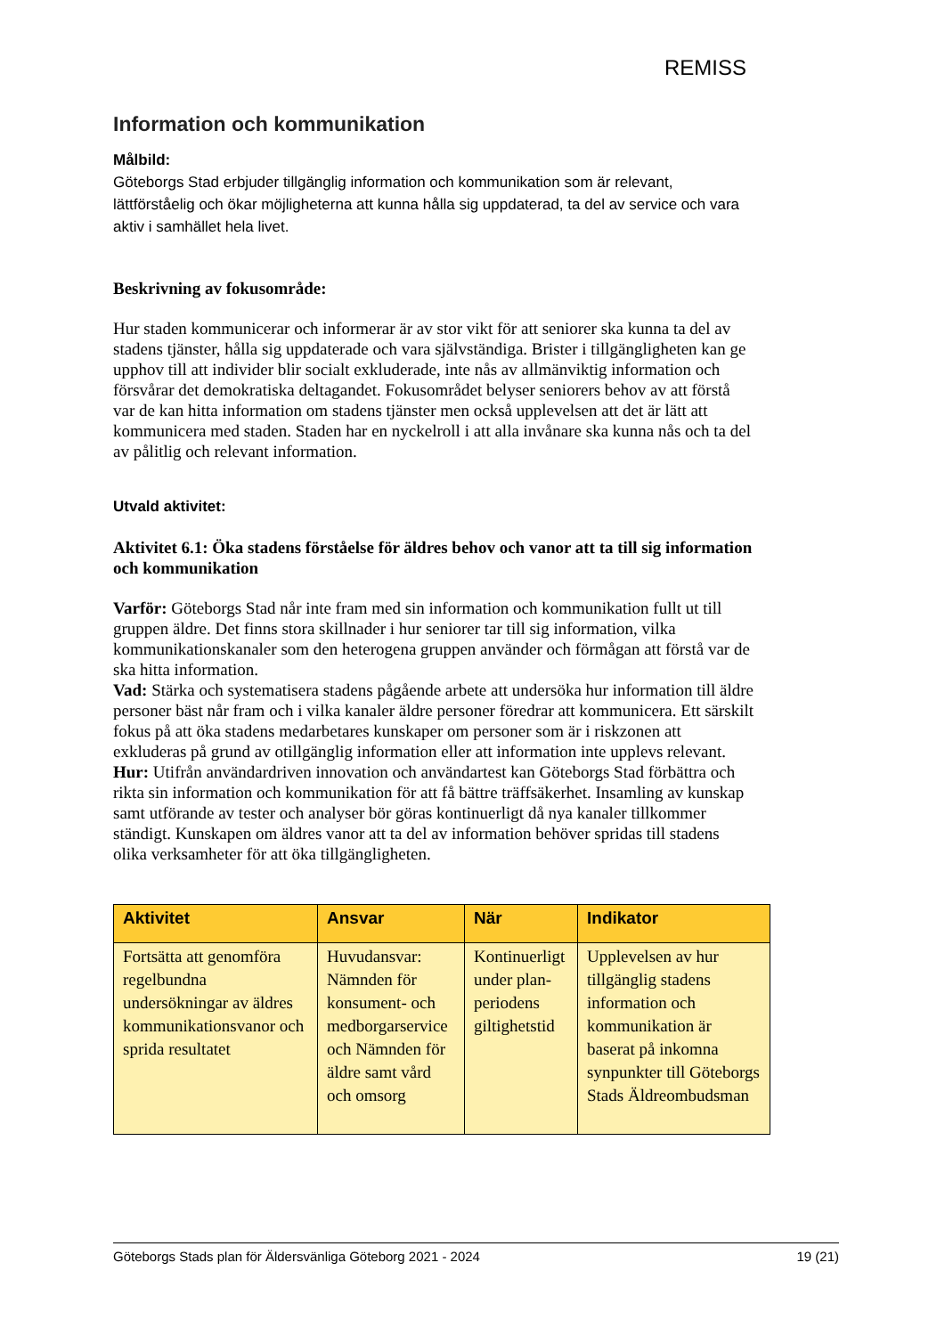REMISS
Information och kommunikation
Målbild:
Göteborgs Stad erbjuder tillgänglig information och kommunikation som är relevant, lättförståelig och ökar möjligheterna att kunna hålla sig uppdaterad, ta del av service och vara aktiv i samhället hela livet.
Beskrivning av fokusområde:
Hur staden kommunicerar och informerar är av stor vikt för att seniorer ska kunna ta del av stadens tjänster, hålla sig uppdaterade och vara självständiga. Brister i tillgängligheten kan ge upphov till att individer blir socialt exkluderade, inte nås av allmänviktig information och försvårar det demokratiska deltagandet. Fokusområdet belyser seniorers behov av att förstå var de kan hitta information om stadens tjänster men också upplevelsen att det är lätt att kommunicera med staden. Staden har en nyckelroll i att alla invånare ska kunna nås och ta del av pålitlig och relevant information.
Utvald aktivitet:
Aktivitet 6.1: Öka stadens förståelse för äldres behov och vanor att ta till sig information och kommunikation
Varför: Göteborgs Stad når inte fram med sin information och kommunikation fullt ut till gruppen äldre. Det finns stora skillnader i hur seniorer tar till sig information, vilka kommunikationskanaler som den heterogena gruppen använder och förmågan att förstå var de ska hitta information.
Vad: Stärka och systematisera stadens pågående arbete att undersöka hur information till äldre personer bäst når fram och i vilka kanaler äldre personer föredrar att kommunicera. Ett särskilt fokus på att öka stadens medarbetares kunskaper om personer som är i riskzonen att exkluderas på grund av otillgänglig information eller att information inte upplevs relevant.
Hur: Utifrån användardriven innovation och användartest kan Göteborgs Stad förbättra och rikta sin information och kommunikation för att få bättre träffsäkerhet. Insamling av kunskap samt utförande av tester och analyser bör göras kontinuerligt då nya kanaler tillkommer ständigt. Kunskapen om äldres vanor att ta del av information behöver spridas till stadens olika verksamheter för att öka tillgängligheten.
| Aktivitet | Ansvar | När | Indikator |
| --- | --- | --- | --- |
| Fortsätta att genomföra regelbundna undersökningar av äldres kommunikationsvanor och sprida resultatet | Huvudansvar: Nämnden för konsument- och medborgarservice och Nämnden för äldre samt vård och omsorg | Kontinuerligt under plan-periodens giltighetstid | Upplevelsen av hur tillgänglig stadens information och kommunikation är baserat på inkomna synpunkter till Göteborgs Stads Äldreombudsman |
Göteborgs Stads plan för Äldersvänliga Göteborg 2021 - 2024 19 (21)